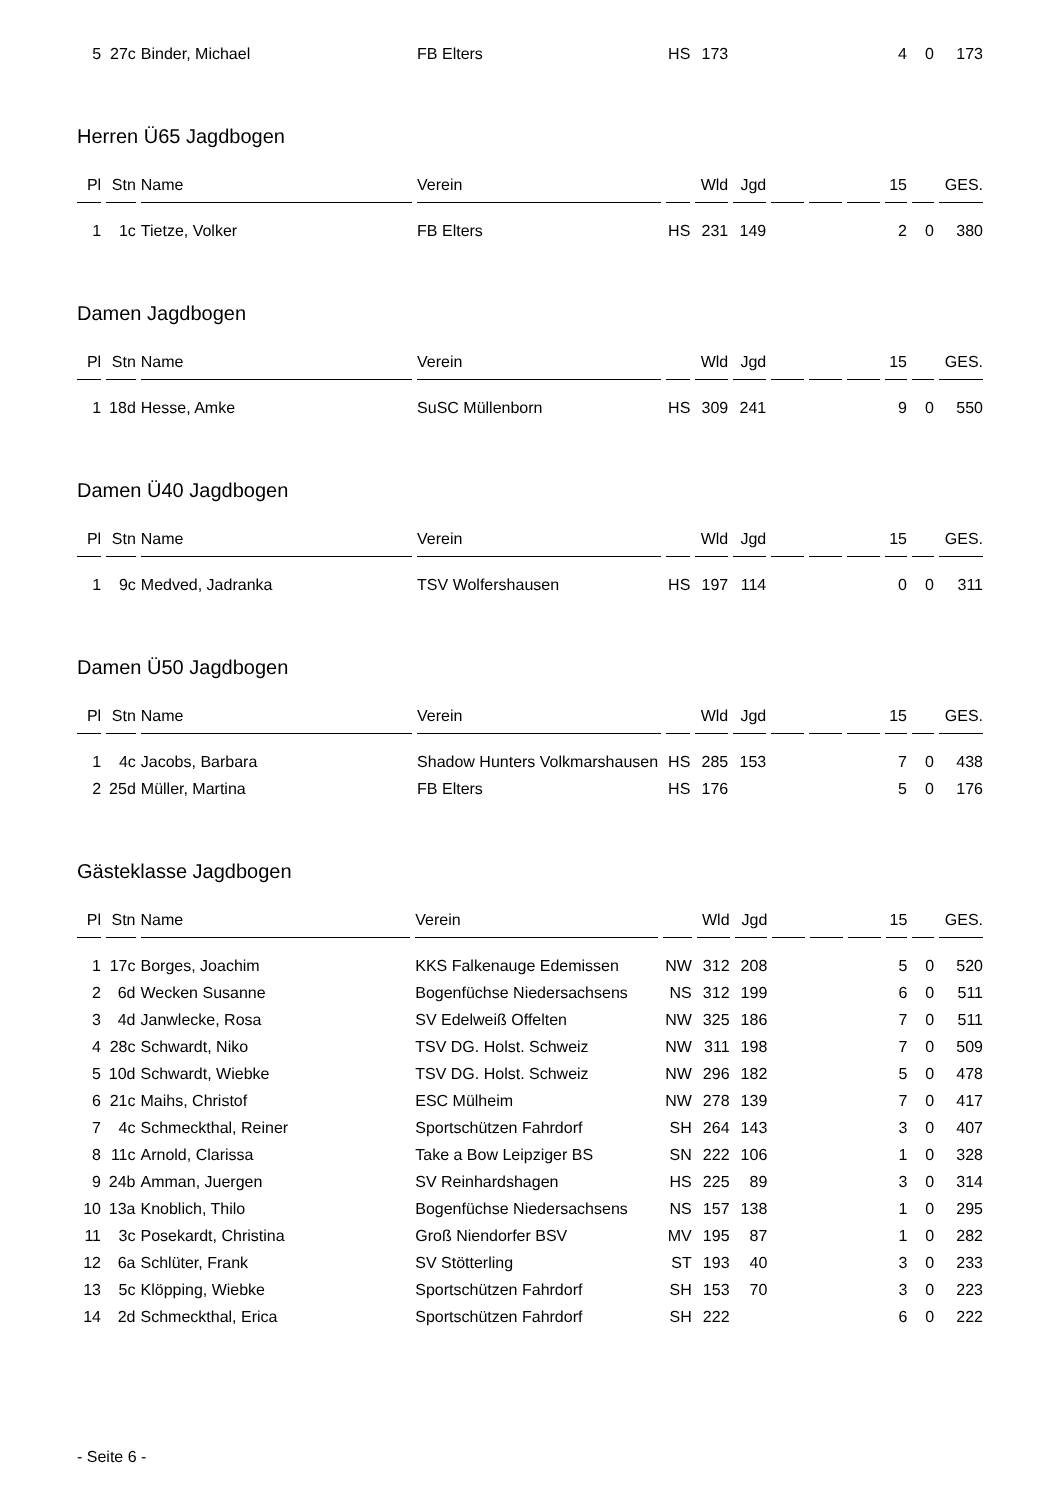| 5 | 27c | Binder, Michael | FB Elters | HS | 173 | | | | | 4 | 0 | 173 |
Herren Ü65 Jagdbogen
| Pl | Stn | Name | Verein | | Wld | Jgd | | | | 15 | | GES. |
| --- | --- | --- | --- | --- | --- | --- | --- | --- | --- | --- | --- | --- |
| 1 | 1c | Tietze, Volker | FB Elters | HS | 231 | 149 | | | | 2 | 0 | 380 |
Damen Jagdbogen
| Pl | Stn | Name | Verein | | Wld | Jgd | | | | 15 | | GES. |
| --- | --- | --- | --- | --- | --- | --- | --- | --- | --- | --- | --- | --- |
| 1 | 18d | Hesse, Amke | SuSC Müllenborn | HS | 309 | 241 | | | | 9 | 0 | 550 |
Damen Ü40 Jagdbogen
| Pl | Stn | Name | Verein | | Wld | Jgd | | | | 15 | | GES. |
| --- | --- | --- | --- | --- | --- | --- | --- | --- | --- | --- | --- | --- |
| 1 | 9c | Medved, Jadranka | TSV Wolfershausen | HS | 197 | 114 | | | | 0 | 0 | 311 |
Damen Ü50 Jagdbogen
| Pl | Stn | Name | Verein | | Wld | Jgd | | | | 15 | | GES. |
| --- | --- | --- | --- | --- | --- | --- | --- | --- | --- | --- | --- | --- |
| 1 | 4c | Jacobs, Barbara | Shadow Hunters Volkmarshausen | HS | 285 | 153 | | | | 7 | 0 | 438 |
| 2 | 25d | Müller, Martina | FB Elters | HS | 176 | | | | | 5 | 0 | 176 |
Gästeklasse Jagdbogen
| Pl | Stn | Name | Verein | | Wld | Jgd | | | | 15 | | GES. |
| --- | --- | --- | --- | --- | --- | --- | --- | --- | --- | --- | --- | --- |
| 1 | 17c | Borges, Joachim | KKS Falkenauge Edemissen | NW | 312 | 208 | | | | 5 | 0 | 520 |
| 2 | 6d | Wecken Susanne | Bogenfüchse Niedersachsens | NS | 312 | 199 | | | | 6 | 0 | 511 |
| 3 | 4d | Janwlecke, Rosa | SV Edelweiß Offelten | NW | 325 | 186 | | | | 7 | 0 | 511 |
| 4 | 28c | Schwardt, Niko | TSV DG. Holst. Schweiz | NW | 311 | 198 | | | | 7 | 0 | 509 |
| 5 | 10d | Schwardt, Wiebke | TSV DG. Holst. Schweiz | NW | 296 | 182 | | | | 5 | 0 | 478 |
| 6 | 21c | Maihs, Christof | ESC Mülheim | NW | 278 | 139 | | | | 7 | 0 | 417 |
| 7 | 4c | Schmeckthal, Reiner | Sportschützen Fahrdorf | SH | 264 | 143 | | | | 3 | 0 | 407 |
| 8 | 11c | Arnold, Clarissa | Take a Bow Leipziger BS | SN | 222 | 106 | | | | 1 | 0 | 328 |
| 9 | 24b | Amman, Juergen | SV Reinhardshagen | HS | 225 | 89 | | | | 3 | 0 | 314 |
| 10 | 13a | Knoblich, Thilo | Bogenfüchse Niedersachsens | NS | 157 | 138 | | | | 1 | 0 | 295 |
| 11 | 3c | Posekardt, Christina | Groß Niendorfer BSV | MV | 195 | 87 | | | | 1 | 0 | 282 |
| 12 | 6a | Schlüter, Frank | SV Stötterling | ST | 193 | 40 | | | | 3 | 0 | 233 |
| 13 | 5c | Klöpping, Wiebke | Sportschützen Fahrdorf | SH | 153 | 70 | | | | 3 | 0 | 223 |
| 14 | 2d | Schmeckthal, Erica | Sportschützen Fahrdorf | SH | 222 | | | | | 6 | 0 | 222 |
- Seite 6 -